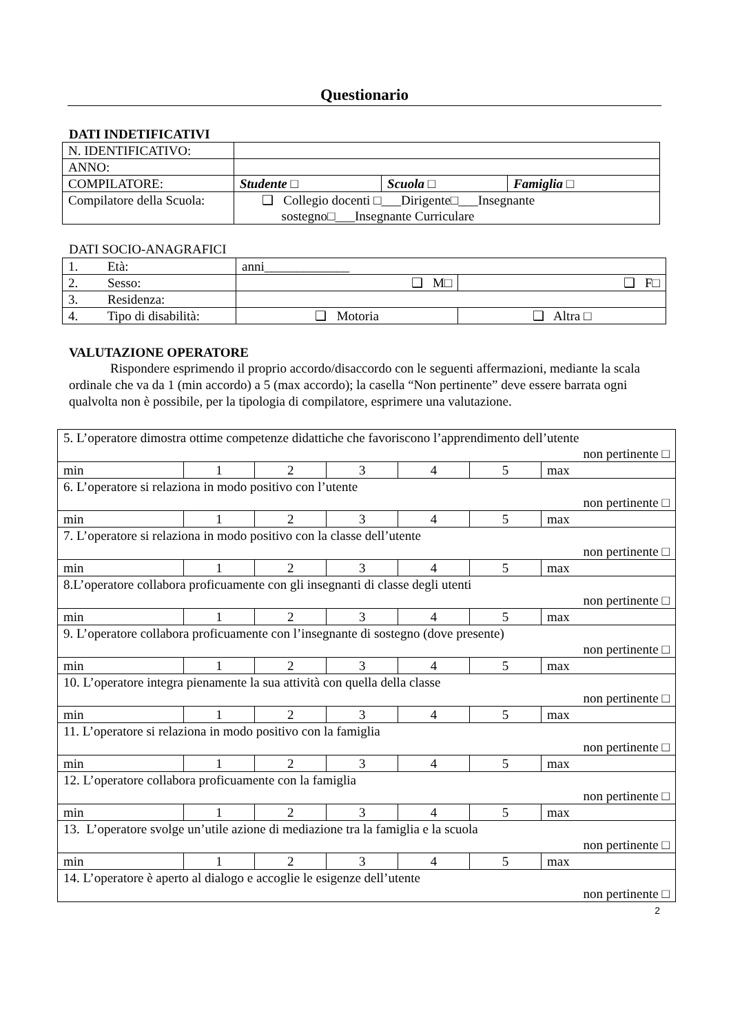Questionario
DATI INDETIFICATIVI
| N. IDENTIFICATIVO: | | | |
| ANNO: | | | |
| COMPILATORE: | Studente □ | Scuola □ | Famiglia □ |
| Compilatore della Scuola: | ❑ Collegio docenti □___Dirigente□___Insegnante sostegno□___Insegnante Curriculare | | |
DATI SOCIO-ANAGRAFICI
| 1. Età: | anni_____________ | | |
| 2. Sesso: | | ❑ M□ | ❑ F□ |
| 3. Residenza: | | | |
| 4. Tipo di disabilità: | | ❑ Motoria | ❑ Altra □ |
VALUTAZIONE OPERATORE
Rispondere esprimendo il proprio accordo/disaccordo con le seguenti affermazioni, mediante la scala ordinale che va da 1 (min accordo) a 5 (max accordo); la casella “Non pertinente” deve essere barrata ogni qualvolta non è possibile, per la tipologia di compilatore, esprimere una valutazione.
| 5. L’operatore dimostra ottime competenze didattiche che favoriscono l’apprendimento dell’utente non pertinente □ | | | | | | |
| min | 1 | 2 | 3 | 4 | 5 | max |
| 6. L’operatore si relaziona in modo positivo con l’utente non pertinente □ | | | | | | |
| min | 1 | 2 | 3 | 4 | 5 | max |
| 7. L’operatore si relaziona in modo positivo con la classe dell’utente non pertinente □ | | | | | | |
| min | 1 | 2 | 3 | 4 | 5 | max |
| 8.L’operatore collabora proficuamente con gli insegnanti di classe degli utenti non pertinente □ | | | | | | |
| min | 1 | 2 | 3 | 4 | 5 | max |
| 9. L’operatore collabora proficuamente con l’insegnante di sostegno (dove presente) non pertinente □ | | | | | | |
| min | 1 | 2 | 3 | 4 | 5 | max |
| 10. L’operatore integra pienamente la sua attività con quella della classe non pertinente □ | | | | | | |
| min | 1 | 2 | 3 | 4 | 5 | max |
| 11. L’operatore si relaziona in modo positivo con la famiglia non pertinente □ | | | | | | |
| min | 1 | 2 | 3 | 4 | 5 | max |
| 12. L’operatore collabora proficuamente con la famiglia non pertinente □ | | | | | | |
| min | 1 | 2 | 3 | 4 | 5 | max |
| 13. L’operatore svolge un’utile azione di mediazione tra la famiglia e la scuola non pertinente □ | | | | | | |
| min | 1 | 2 | 3 | 4 | 5 | max |
| 14. L’operatore è aperto al dialogo e accoglie le esigenze dell’utente non pertinente □ | | | | | | |
2